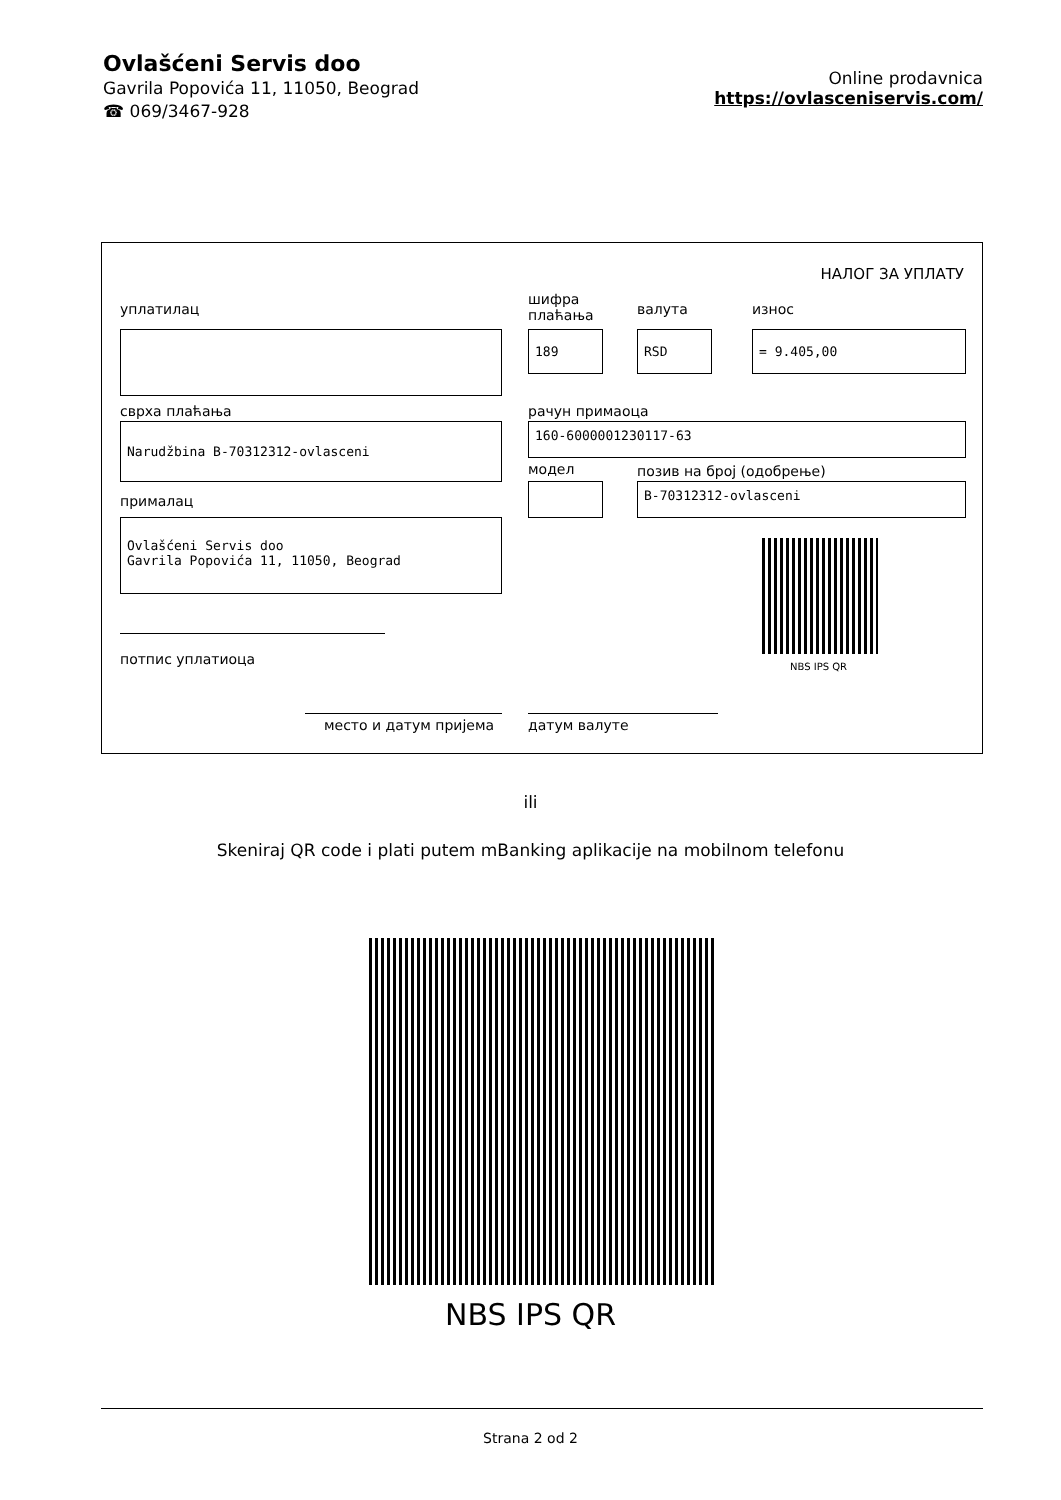Ovlašćeni Servis doo
Gavrila Popovića 11, 11050, Beograd
☎ 069/3467-928
Online prodavnica
https://ovlasceniservis.com/
НАЛОГ ЗА УПЛАТУ
уплатилац
шифра
плаћања
валута износ
189 RSD = 9.405,00
сврха плаћања рачун примаоца
Narudžbina B-70312312-ovlasceni 160-6000001230117-63
модел позив на број (одобрење)
B-70312312-ovlasceni
прималац
Ovlašćeni Servis doo
Gavrila Popovića 11, 11050, Beograd
NBS IPS QR
потпис уплатиоца
место и датум пријема датум валуте
ili
Skeniraj QR code i plati putem mBanking aplikacije na mobilnom telefonu
NBS IPS QR
Strana 2 od 2